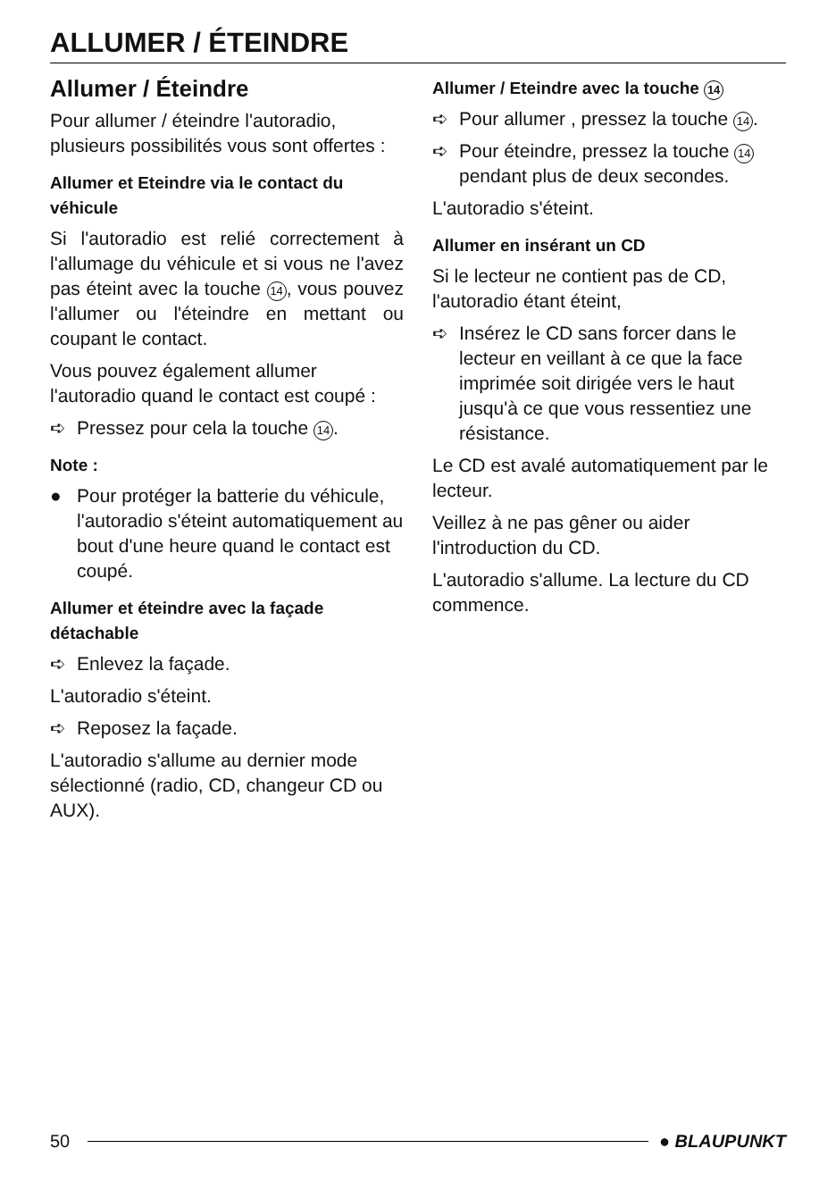ALLUMER / ÉTEINDRE
Allumer / Éteindre
Pour allumer / éteindre l'autoradio, plusieurs possibilités vous sont offertes :
Allumer et Eteindre via le contact du véhicule
Si l'autoradio est relié correctement à l'allumage du véhicule et si vous ne l'avez pas éteint avec la touche 14, vous pouvez l'allumer ou l'éteindre en mettant ou coupant le contact.
Vous pouvez également allumer l'autoradio quand le contact est coupé :
➪ Pressez pour cela la touche 14.
Note :
● Pour protéger la batterie du véhicule, l'autoradio s'éteint automatiquement au bout d'une heure quand le contact est coupé.
Allumer et éteindre avec la façade détachable
➪ Enlevez la façade.
L'autoradio s'éteint.
➪ Reposez la façade.
L'autoradio s'allume au dernier mode sélectionné (radio, CD, changeur CD ou AUX).
Allumer / Eteindre avec la touche 14
➪ Pour allumer , pressez la touche 14.
➪ Pour éteindre, pressez la touche 14 pendant plus de deux secondes.
L'autoradio s'éteint.
Allumer en insérant un CD
Si le lecteur ne contient pas de CD, l'autoradio étant éteint,
➪ Insérez le CD sans forcer dans le lecteur en veillant à ce que la face imprimée soit dirigée vers le haut jusqu'à ce que vous ressentiez une résistance.
Le CD est avalé automatiquement par le lecteur.
Veillez à ne pas gêner ou aider l'introduction du CD.
L'autoradio s'allume. La lecture du CD commence.
50 ● BLAUPUNKT